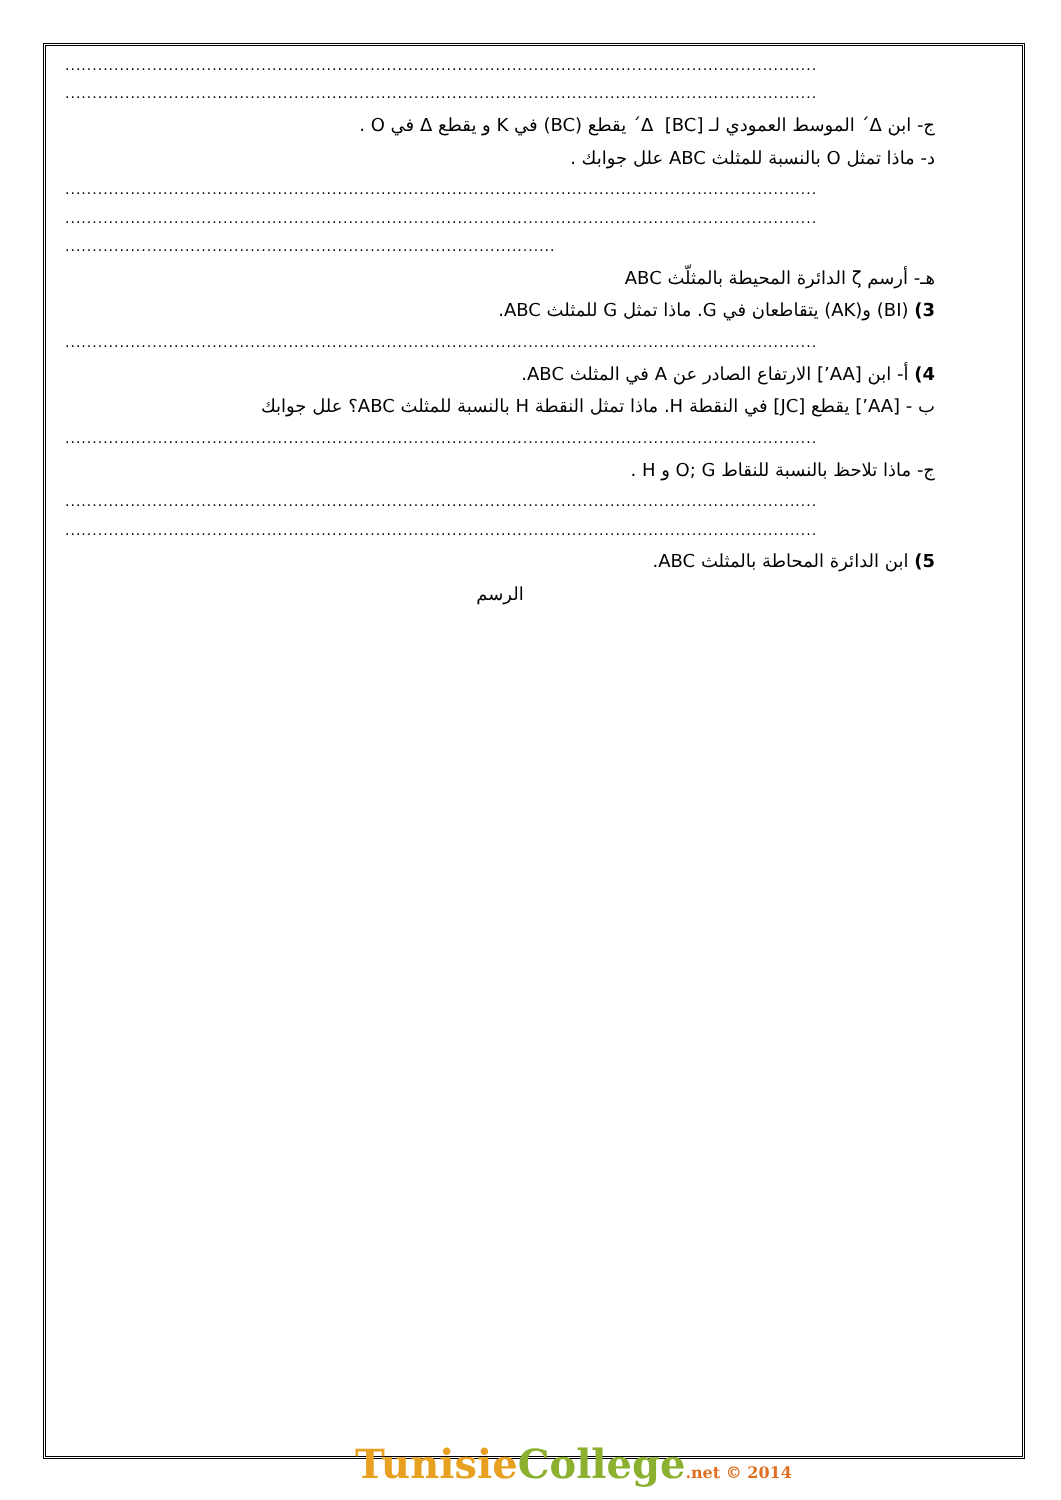..........................................................................................................................................
..........................................................................................................................................
ج- ابن Δ´ الموسط العمودي لـ [BC] Δ´ يقطع (BC) في K و يقطع Δ في O .
د- ماذا تمثل O بالنسبة للمثلث ABC علل جوابك .
..........................................................................................................................................
..........................................................................................................................................
..........................................................................................
هـ- أرسم ζ الدائرة المحيطة بالمثلّث ABC
3) (BI) و(AK) يتقاطعان في G. ماذا تمثل G للمثلث ABC.
..........................................................................................................................................
4) أ- ابن [AA’] الارتفاع الصادر عن A في المثلث ABC.
ب - [AA’] يقطع [JC] في النقطة H. ماذا تمثل النقطة H بالنسبة للمثلث ABC؟ علل جوابك
..........................................................................................................................................
ج- ماذا تلاحظ بالنسبة للنقاط O; G و H .
..........................................................................................................................................
..........................................................................................................................................
5) ابن الدائرة المحاطة بالمثلث ABC.
الرسم
TunisieCollege.net © 2014